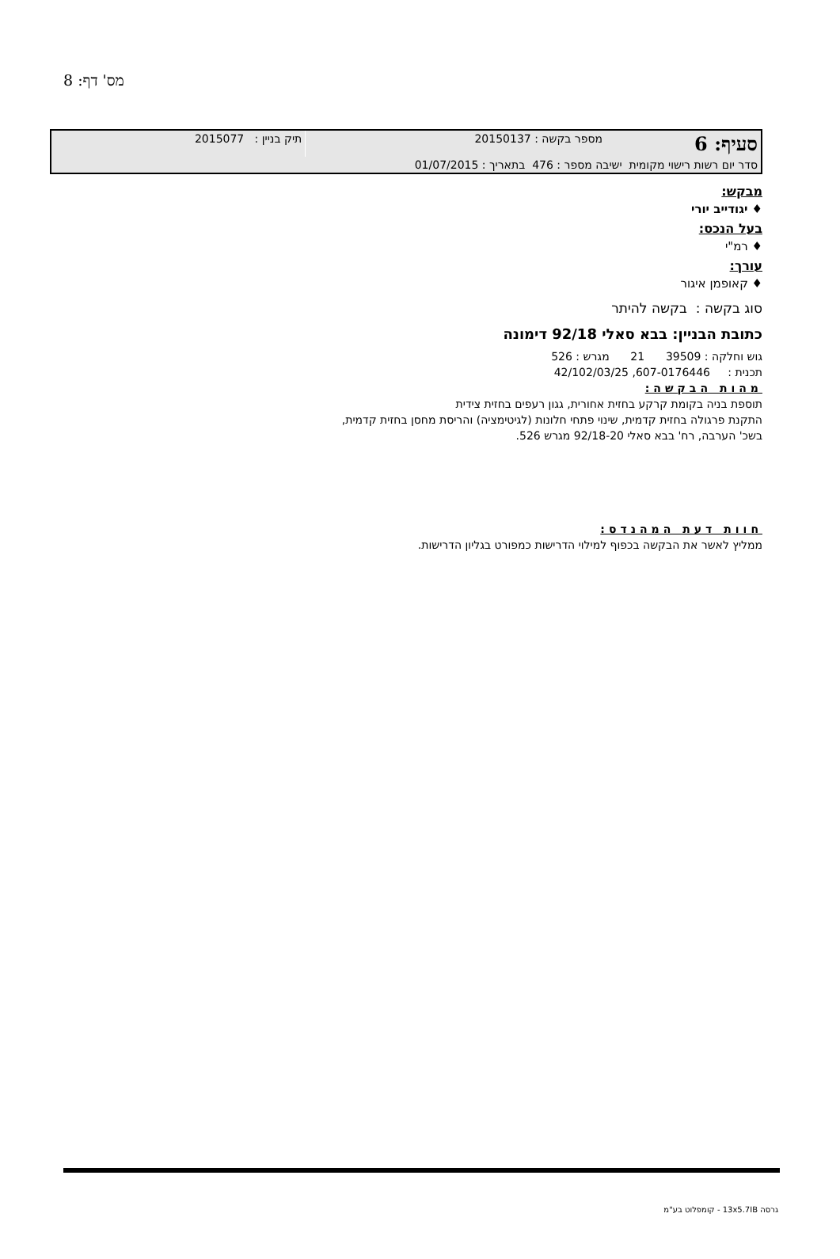מס' דף: 8
| סעיף: 6 | מספר בקשה : 20150137 | תיק בניין : 2015077 |
| סדר יום רשות רישוי מקומית ישיבה מספר : 476 בתאריך : 01/07/2015 | | |
מבקש:
♦ יגודייב יורי
בעל הנכס:
♦ רמ"י
עורך:
♦ קאופמן איגור
סוג בקשה : בקשה להיתר
כתובת הבניין: בבא סאלי 92/18 דימונה
גוש וחלקה : 39509 21 מגרש : 526
תכנית : 607-0176446, 42/102/03/25
מהות הבקשה:
תוספת בניה בקומת קרקע בחזית אחורית, גגון רעפים בחזית צידית
התקנת פרגולה בחזית קדמית, שינוי פתחי חלונות (לגיטימציה) והריסת מחסן בחזית קדמית,
בשכ' הערבה, רח' בבא סאלי 92/18-20 מגרש 526.
חוות דעת המהנדס:
ממליץ לאשר את הבקשה בכפוף למילוי הדרישות כמפורט בגליון הדרישות.
גרסה 13x5.7IB - קומפלוט בע"מ